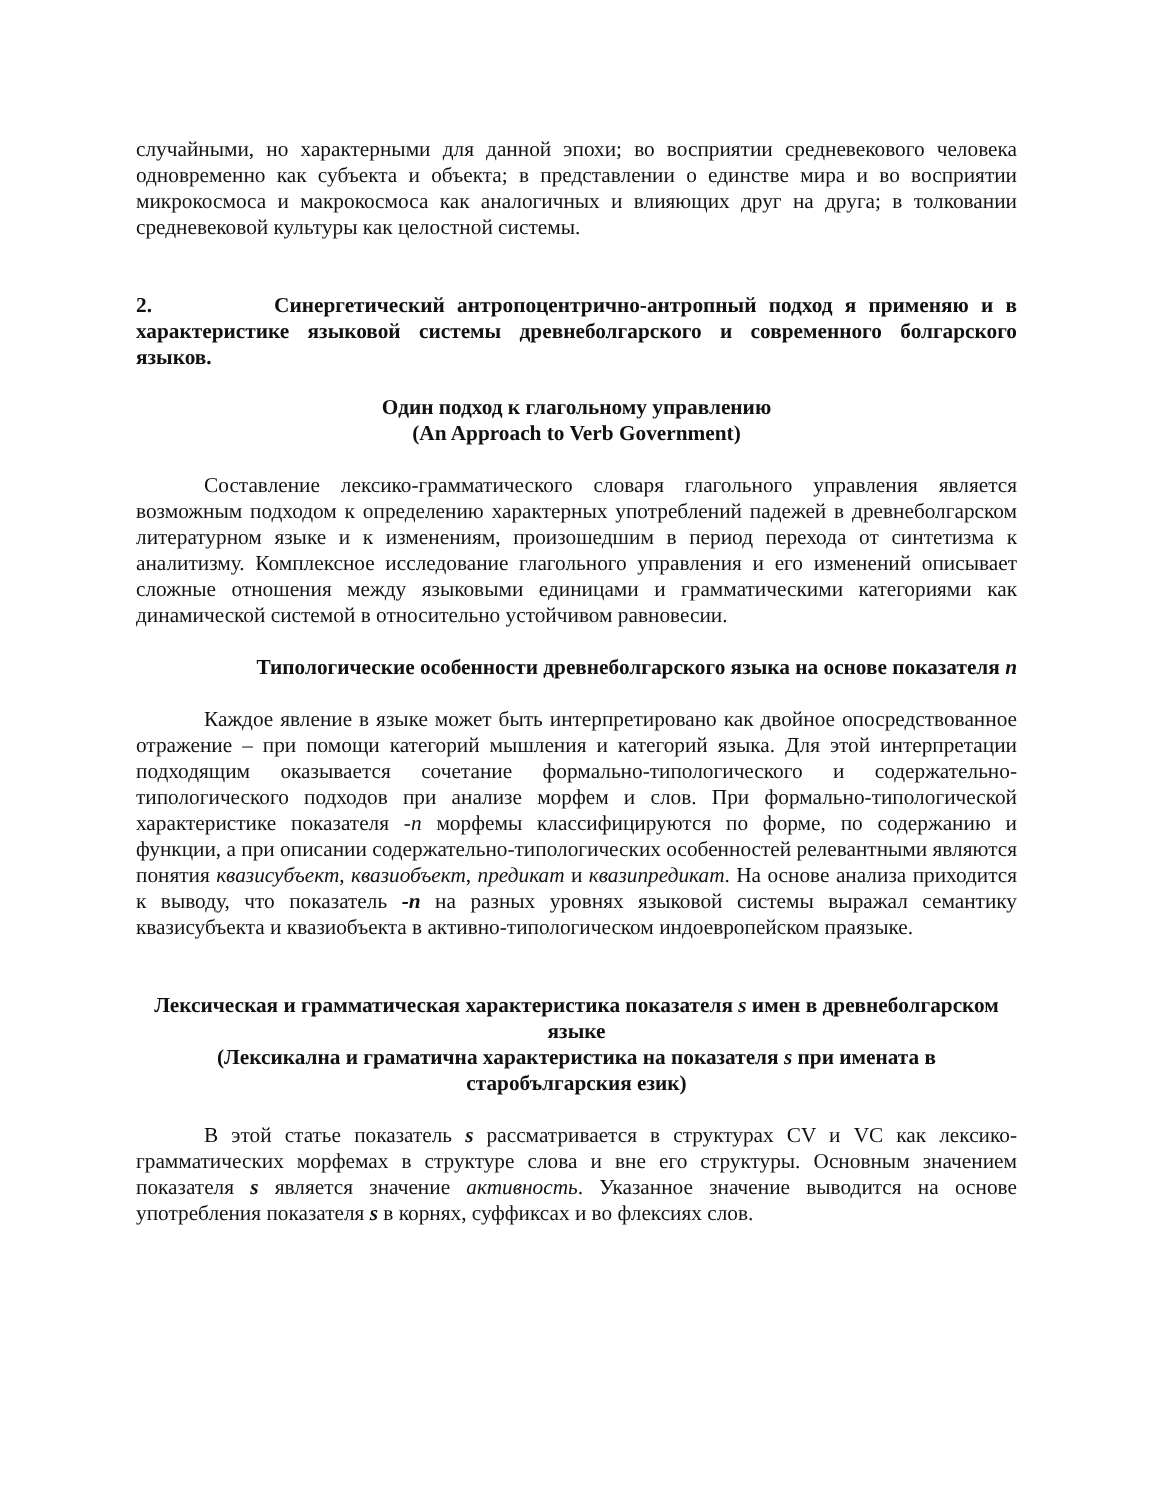случайными, но характерными для данной эпохи; во восприятии средневекового человека одновременно как субъекта и объекта; в представлении о единстве мира и во восприятии микрокосмоса и макрокосмоса как аналогичных и влияющих друг на друга; в толковании средневековой культуры как целостной системы.
2. Синергетический антропоцентрично-антропный подход я применяю и в характеристике языковой системы древнеболгарского и современного болгарского языков.
Один подход к глагольному управлению
(An Approach to Verb Government)
Составление лексико-грамматического словаря глагольного управления является возможным подходом к определению характерных употреблений падежей в древнеболгарском литературном языке и к изменениям, произошедшим в период перехода от синтетизма к аналитизму. Комплексное исследование глагольного управления и его изменений описывает сложные отношения между языковыми единицами и грамматическими категориями как динамической системой в относительно устойчивом равновесии.
Типологические особенности древнеболгарского языка на основе показателя n
Каждое явление в языке может быть интерпретировано как двойное опосредствованное отражение – при помощи категорий мышления и категорий языка. Для этой интерпретации подходящим оказывается сочетание формально-типологического и содержательно-типологического подходов при анализе морфем и слов. При формально-типологической характеристике показателя -n морфемы классифицируются по форме, по содержанию и функции, а при описании содержательно-типологических особенностей релевантными являются понятия квазисубъект, квазиобъект, предикат и квазипредикат. На основе анализа приходится к выводу, что показатель -n на разных уровнях языковой системы выражал семантику квазисубъекта и квазиобъекта в активно-типологическом индоевропейском праязыке.
Лексическая и грамматическая характеристика показателя s имен в древнеболгарском языке
(Лексикална и граматична характеристика на показателя s при имената в старобългарския език)
В этой статье показатель s рассматривается в структурах CV и VC как лексико-грамматических морфемах в структуре слова и вне его структуры. Основным значением показателя s является значение активность. Указанное значение выводится на основе употребления показателя s в корнях, суффиксах и во флексиях слов.